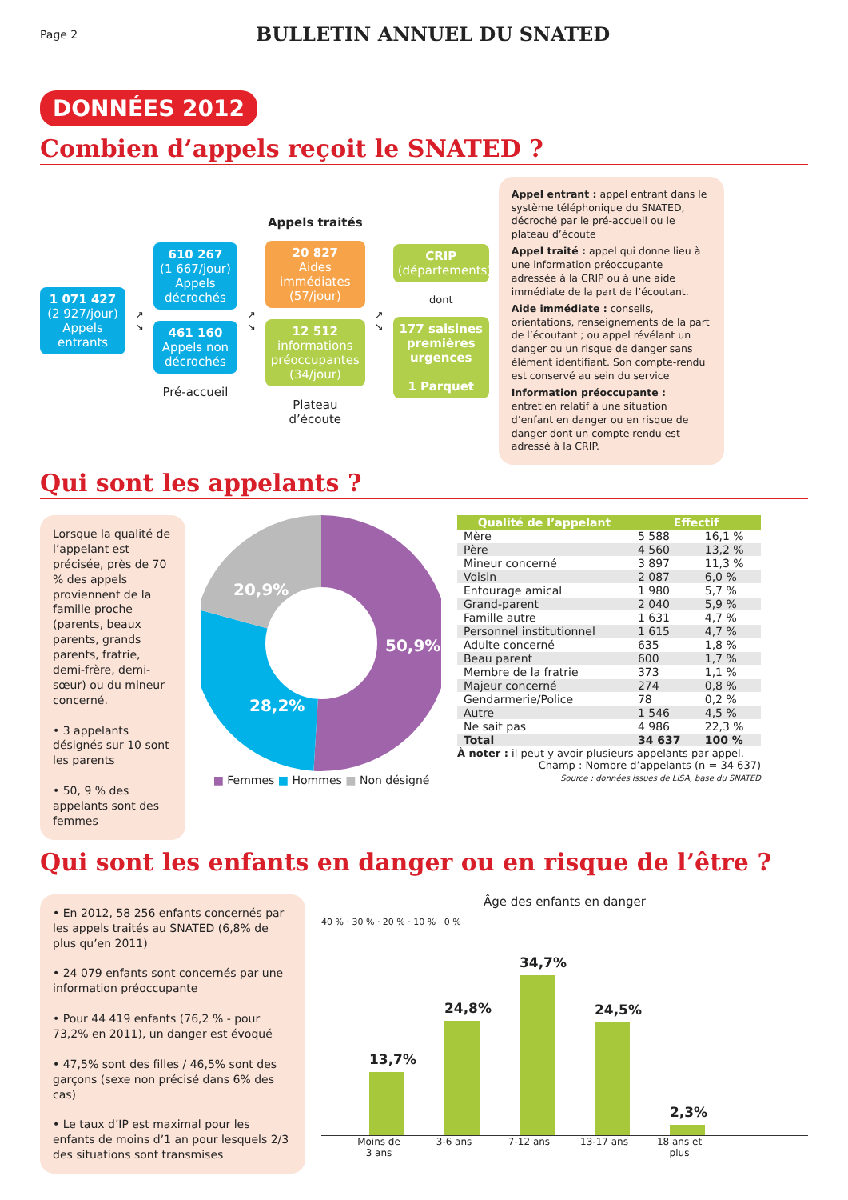Page 2
BULLETIN ANNUEL DU SNATED
DONNÉES 2012
Combien d’appels reçoit le SNATED ?
1 071 427
(2 927/jour) Appels entrants
↗
↘
610 267
(1 667/jour) Appels décrochés
461 160
Appels non décrochés
Pré-accueil
↗
↘
Appels traités
20 827
Aides immédiates (57/jour)
12 512
informations préoccupantes (34/jour)
Plateau d’écoute
↗
↘
CRIP
(départements)
dont
177 saisines premières urgences
1 Parquet
Appel entrant : appel entrant dans le système téléphonique du SNATED, décroché par le pré-accueil ou le plateau d’écoute
Appel traité : appel qui donne lieu à une information préoccupante adressée à la CRIP ou à une aide immédiate de la part de l’écoutant.
Aide immédiate : conseils, orientations, renseignements de la part de l’écoutant ; ou appel révélant un danger ou un risque de danger sans élément identifiant. Son compte-rendu est conservé au sein du service
Information préoccupante : entretien relatif à une situation d’enfant en danger ou en risque de danger dont un compte rendu est adressé à la CRIP.
Qui sont les appelants ?
Lorsque la qualité de l’appelant est précisée, près de 70 % des appels proviennent de la famille proche (parents, beaux parents, grands parents, fratrie, demi-frère, demi-sœur) ou du mineur concerné.
• 3 appelants désignés sur 10 sont les parents
• 50, 9 % des appelants sont des femmes
50,9%
28,2%
20,9%
■ Femmes ■ Hommes ■ Non désigné
| Qualité de l’appelant | Effectif | |
| --- | --- | --- |
| Mère | 5 588 | 16,1 % |
| Père | 4 560 | 13,2 % |
| Mineur concerné | 3 897 | 11,3 % |
| Voisin | 2 087 | 6,0 % |
| Entourage amical | 1 980 | 5,7 % |
| Grand-parent | 2 040 | 5,9 % |
| Famille autre | 1 631 | 4,7 % |
| Personnel institutionnel | 1 615 | 4,7 % |
| Adulte concerné | 635 | 1,8 % |
| Beau parent | 600 | 1,7 % |
| Membre de la fratrie | 373 | 1,1 % |
| Majeur concerné | 274 | 0,8 % |
| Gendarmerie/Police | 78 | 0,2 % |
| Autre | 1 546 | 4,5 % |
| Ne sait pas | 4 986 | 22,3 % |
| Total | 34 637 | 100 % |
À noter : il peut y avoir plusieurs appelants par appel.
Champ : Nombre d’appelants (n = 34 637)
Source : données issues de LISA, base du SNATED
Qui sont les enfants en danger ou en risque de l’être ?
• En 2012, 58 256 enfants concernés par les appels traités au SNATED (6,8% de plus qu’en 2011)
• 24 079 enfants sont concernés par une information préoccupante
• Pour 44 419 enfants (76,2 % - pour 73,2% en 2011), un danger est évoqué
• 47,5% sont des filles / 46,5% sont des garçons (sexe non précisé dans 6% des cas)
• Le taux d’IP est maximal pour les enfants de moins d’1 an pour lesquels 2/3 des situations sont transmises
Âge des enfants en danger
40 % · 30 % · 20 % · 10 % · 0 %
13,7%
24,8%
34,7%
24,5%
2,3%
Moins de 3 ans
3-6 ans 7-12 ans 13-17 ans
18 ans et plus